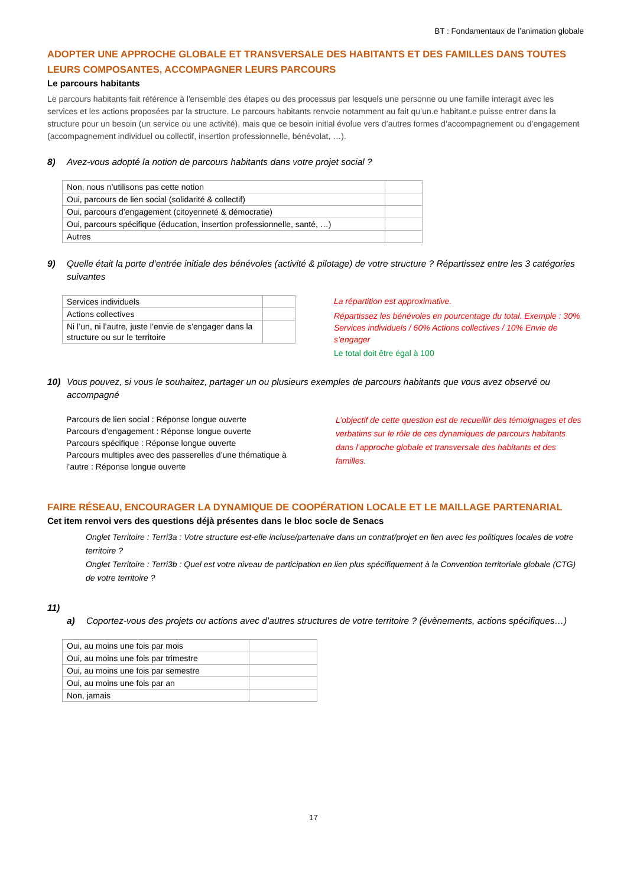BT : Fondamentaux de l’animation globale
ADOPTER UNE APPROCHE GLOBALE ET TRANSVERSALE DES HABITANTS ET DES FAMILLES DANS TOUTES LEURS COMPOSANTES, ACCOMPAGNER LEURS PARCOURS
Le parcours habitants
Le parcours habitants fait référence à l'ensemble des étapes ou des processus par lesquels une personne ou une famille interagit avec les services et les actions proposées par la structure. Le parcours habitants renvoie notamment au fait qu’un.e habitant.e puisse entrer dans la structure pour un besoin (un service ou une activité), mais que ce besoin initial évolue vers d’autres formes d’accompagnement ou d’engagement (accompagnement individuel ou collectif, insertion professionnelle, bénévolat, …).
8) Avez-vous adopté la notion de parcours habitants dans votre projet social ?
| Non, nous n’utilisons pas cette notion | |
| Oui, parcours de lien social (solidarité & collectif) | |
| Oui, parcours d’engagement (citoyenneté & démocratie) | |
| Oui, parcours spécifique (éducation, insertion professionnelle, santé, …) | |
| Autres | |
9) Quelle était la porte d’entrée initiale des bénévoles (activité & pilotage) de votre structure ? Répartissez entre les 3 catégories suivantes
| Services individuels | |
| Actions collectives | |
| Ni l’un, ni l’autre, juste l’envie de s’engager dans la structure ou sur le territoire | |
La répartition est approximative.
Répartissez les bénévoles en pourcentage du total. Exemple : 30% Services individuels / 60% Actions collectives / 10% Envie de s’engager
Le total doit être égal à 100
10) Vous pouvez, si vous le souhaitez, partager un ou plusieurs exemples de parcours habitants que vous avez observé ou accompagné
Parcours de lien social : Réponse longue ouverte
Parcours d’engagement : Réponse longue ouverte
Parcours spécifique : Réponse longue ouverte
Parcours multiples avec des passerelles d’une thématique à l’autre : Réponse longue ouverte
L’objectif de cette question est de recueillir des témoignages et des verbatims sur le rôle de ces dynamiques de parcours habitants dans l’approche globale et transversale des habitants et des familles.
FAIRE RÉSEAU, ENCOURAGER LA DYNAMIQUE DE COOPÉRATION LOCALE ET LE MAILLAGE PARTENARIAL
Cet item renvoi vers des questions déjà présentes dans le bloc socle de Senacs
Onglet Territoire : Terri3a : Votre structure est-elle incluse/partenaire dans un contrat/projet en lien avec les politiques locales de votre territoire ?
Onglet Territoire : Terri3b : Quel est votre niveau de participation en lien plus spécifiquement à la Convention territoriale globale (CTG) de votre territoire ?
11)
a) Coportez-vous des projets ou actions avec d’autres structures de votre territoire ? (évènements, actions spécifiques…)
| Oui, au moins une fois par mois | |
| Oui, au moins une fois par trimestre | |
| Oui, au moins une fois par semestre | |
| Oui, au moins une fois par an | |
| Non, jamais | |
17